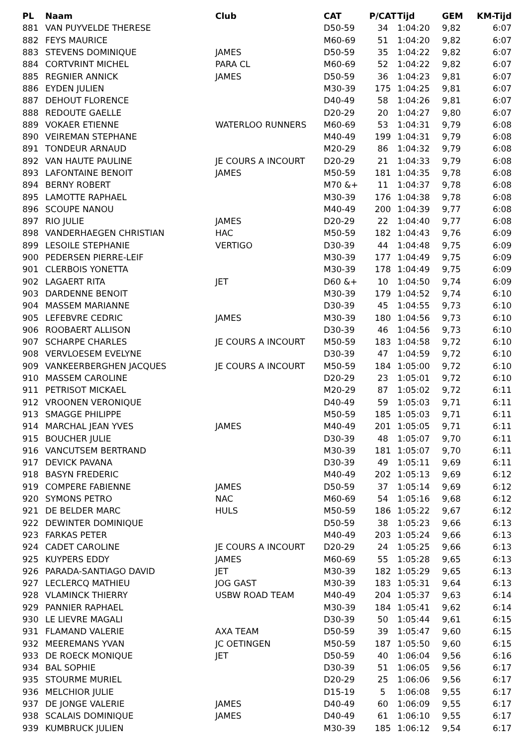| PL | Naam | Club | CAT | P/CAT | Tijd | GEM | KM-Tijd |
| --- | --- | --- | --- | --- | --- | --- | --- |
| 881 | VAN PUYVELDE THERESE | | D50-59 | 34 | 1:04:20 | 9,82 | 6:07 |
| 882 | FEYS MAURICE | | M60-69 | 51 | 1:04:20 | 9,82 | 6:07 |
| 883 | STEVENS DOMINIQUE | JAMES | D50-59 | 35 | 1:04:22 | 9,82 | 6:07 |
| 884 | CORTVRINT MICHEL | PARA CL | M60-69 | 52 | 1:04:22 | 9,82 | 6:07 |
| 885 | REGNIER ANNICK | JAMES | D50-59 | 36 | 1:04:23 | 9,81 | 6:07 |
| 886 | EYDEN JULIEN | | M30-39 | 175 | 1:04:25 | 9,81 | 6:07 |
| 887 | DEHOUT FLORENCE | | D40-49 | 58 | 1:04:26 | 9,81 | 6:07 |
| 888 | REDOUTE GAELLE | | D20-29 | 20 | 1:04:27 | 9,80 | 6:07 |
| 889 | VOKAER ETIENNE | WATERLOO RUNNERS | M60-69 | 53 | 1:04:31 | 9,79 | 6:08 |
| 890 | VEIREMAN STEPHANE | | M40-49 | 199 | 1:04:31 | 9,79 | 6:08 |
| 891 | TONDEUR ARNAUD | | M20-29 | 86 | 1:04:32 | 9,79 | 6:08 |
| 892 | VAN HAUTE PAULINE | JE COURS A INCOURT | D20-29 | 21 | 1:04:33 | 9,79 | 6:08 |
| 893 | LAFONTAINE BENOIT | JAMES | M50-59 | 181 | 1:04:35 | 9,78 | 6:08 |
| 894 | BERNY ROBERT | | M70 &+ | 11 | 1:04:37 | 9,78 | 6:08 |
| 895 | LAMOTTE RAPHAEL | | M30-39 | 176 | 1:04:38 | 9,78 | 6:08 |
| 896 | SCOUPE NANOU | | M40-49 | 200 | 1:04:39 | 9,77 | 6:08 |
| 897 | RIO JULIE | JAMES | D20-29 | 22 | 1:04:40 | 9,77 | 6:08 |
| 898 | VANDERHAEGEN CHRISTIAN | HAC | M50-59 | 182 | 1:04:43 | 9,76 | 6:09 |
| 899 | LESOILE STEPHANIE | VERTIGO | D30-39 | 44 | 1:04:48 | 9,75 | 6:09 |
| 900 | PEDERSEN PIERRE-LEIF | | M30-39 | 177 | 1:04:49 | 9,75 | 6:09 |
| 901 | CLERBOIS YONETTA | | M30-39 | 178 | 1:04:49 | 9,75 | 6:09 |
| 902 | LAGAERT RITA | JET | D60 &+ | 10 | 1:04:50 | 9,74 | 6:09 |
| 903 | DARDENNE BENOIT | | M30-39 | 179 | 1:04:52 | 9,74 | 6:10 |
| 904 | MASSEM MARIANNE | | D30-39 | 45 | 1:04:55 | 9,73 | 6:10 |
| 905 | LEFEBVRE CEDRIC | JAMES | M30-39 | 180 | 1:04:56 | 9,73 | 6:10 |
| 906 | ROOBAERT ALLISON | | D30-39 | 46 | 1:04:56 | 9,73 | 6:10 |
| 907 | SCHARPE CHARLES | JE COURS A INCOURT | M50-59 | 183 | 1:04:58 | 9,72 | 6:10 |
| 908 | VERVLOESEM EVELYNE | | D30-39 | 47 | 1:04:59 | 9,72 | 6:10 |
| 909 | VANKEERBERGHEN JACQUES | JE COURS A INCOURT | M50-59 | 184 | 1:05:00 | 9,72 | 6:10 |
| 910 | MASSEM CAROLINE | | D20-29 | 23 | 1:05:01 | 9,72 | 6:10 |
| 911 | PETRISOT MICKAEL | | M20-29 | 87 | 1:05:02 | 9,72 | 6:11 |
| 912 | VROONEN VERONIQUE | | D40-49 | 59 | 1:05:03 | 9,71 | 6:11 |
| 913 | SMAGGE PHILIPPE | | M50-59 | 185 | 1:05:03 | 9,71 | 6:11 |
| 914 | MARCHAL JEAN YVES | JAMES | M40-49 | 201 | 1:05:05 | 9,71 | 6:11 |
| 915 | BOUCHER JULIE | | D30-39 | 48 | 1:05:07 | 9,70 | 6:11 |
| 916 | VANCUTSEM BERTRAND | | M30-39 | 181 | 1:05:07 | 9,70 | 6:11 |
| 917 | DEVICK PAVANA | | D30-39 | 49 | 1:05:11 | 9,69 | 6:11 |
| 918 | BASYN FREDERIC | | M40-49 | 202 | 1:05:13 | 9,69 | 6:12 |
| 919 | COMPERE FABIENNE | JAMES | D50-59 | 37 | 1:05:14 | 9,69 | 6:12 |
| 920 | SYMONS PETRO | NAC | M60-69 | 54 | 1:05:16 | 9,68 | 6:12 |
| 921 | DE BELDER MARC | HULS | M50-59 | 186 | 1:05:22 | 9,67 | 6:12 |
| 922 | DEWINTER DOMINIQUE | | D50-59 | 38 | 1:05:23 | 9,66 | 6:13 |
| 923 | FARKAS PETER | | M40-49 | 203 | 1:05:24 | 9,66 | 6:13 |
| 924 | CADET CAROLINE | JE COURS A INCOURT | D20-29 | 24 | 1:05:25 | 9,66 | 6:13 |
| 925 | KUYPERS EDDY | JAMES | M60-69 | 55 | 1:05:28 | 9,65 | 6:13 |
| 926 | PARADA-SANTIAGO DAVID | JET | M30-39 | 182 | 1:05:29 | 9,65 | 6:13 |
| 927 | LECLERCQ MATHIEU | JOG GAST | M30-39 | 183 | 1:05:31 | 9,64 | 6:13 |
| 928 | VLAMINCK THIERRY | USBW ROAD TEAM | M40-49 | 204 | 1:05:37 | 9,63 | 6:14 |
| 929 | PANNIER RAPHAEL | | M30-39 | 184 | 1:05:41 | 9,62 | 6:14 |
| 930 | LE LIEVRE MAGALI | | D30-39 | 50 | 1:05:44 | 9,61 | 6:15 |
| 931 | FLAMAND VALERIE | AXA TEAM | D50-59 | 39 | 1:05:47 | 9,60 | 6:15 |
| 932 | MEEREMANS YVAN | JC OETINGEN | M50-59 | 187 | 1:05:50 | 9,60 | 6:15 |
| 933 | DE ROECK MONIQUE | JET | D50-59 | 40 | 1:06:04 | 9,56 | 6:16 |
| 934 | BAL SOPHIE | | D30-39 | 51 | 1:06:05 | 9,56 | 6:17 |
| 935 | STOURME MURIEL | | D20-29 | 25 | 1:06:06 | 9,56 | 6:17 |
| 936 | MELCHIOR JULIE | | D15-19 | 5 | 1:06:08 | 9,55 | 6:17 |
| 937 | DE JONGE VALERIE | JAMES | D40-49 | 60 | 1:06:09 | 9,55 | 6:17 |
| 938 | SCALAIS DOMINIQUE | JAMES | D40-49 | 61 | 1:06:10 | 9,55 | 6:17 |
| 939 | KUMBRUCK JULIEN | | M30-39 | 185 | 1:06:12 | 9,54 | 6:17 |